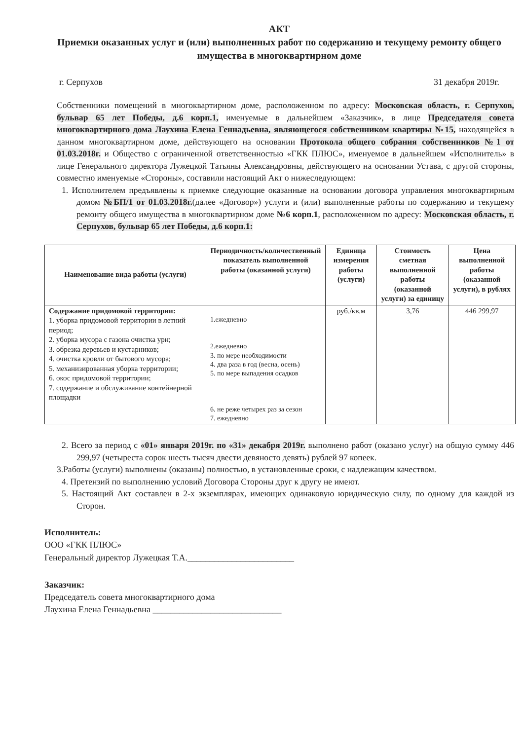АКТ
Приемки оказанных услуг и (или) выполненных работ по содержанию и текущему ремонту общего имущества в многоквартирном доме
г. Серпухов 31 декабря 2019г.
Собственники помещений в многоквартирном доме, расположенном по адресу: Московская область, г. Серпухов, бульвар 65 лет Победы, д.6 корп.1, именуемые в дальнейшем «Заказчик», в лице Председателя совета многоквартирного дома Лаухина Елена Геннадьевна, являющегося собственником квартиры №15, находящейся в данном многоквартирном доме, действующего на основании Протокола общего собрания собственников №1 от 01.03.2018г. и Общество с ограниченной ответственностью «ГКК ПЛЮС», именуемое в дальнейшем «Исполнитель» в лице Генерального директора Лужецкой Татьяны Александровны, действующего на основании Устава, с другой стороны, совместно именуемые «Стороны», составили настоящий Акт о нижеследующем:
1. Исполнителем предъявлены к приемке следующие оказанные на основании договора управления многоквартирным домом №БП/1 от 01.03.2018г.(далее «Договор») услуги и (или) выполненные работы по содержанию и текущему ремонту общего имущества в многоквартирном доме №6 корп.1, расположенном по адресу: Московская область, г. Серпухов, бульвар 65 лет Победы, д.6 корп.1:
| Наименование вида работы (услуги) | Периодичность/количественный показатель выполненной работы (оказанной услуги) | Единица измерения работы (услуги) | Стоимость сметная выполненной работы (оказанной услуги) за единицу | Цена выполненной работы (оказанной услуги), в рублях |
| --- | --- | --- | --- | --- |
| Содержание придомовой территории: 1. уборка придомовой территории в летний период; 2. уборка мусора с газона очистка урн; 3. обрезка деревьев и кустарников; 4. очистка кровли от бытового мусора; 5. механизированная уборка территории; 6. окос придомовой территории; 7. содержание и обслуживание контейнерной площадки | 1.ежедневно 2.ежедневно 3. по мере необходимости 4. два раза в год (весна, осень) 5. по мере выпадения осадков 6. не реже четырех раз за сезон 7. ежедневно | руб./кв.м | 3,76 | 446 299,97 |
2. Всего за период с «01» января 2019г. по «31» декабря 2019г. выполнено работ (оказано услуг) на общую сумму 446 299,97 (четыреста сорок шесть тысяч двести девяносто девять) рублей 97 копеек.
3.Работы (услуги) выполнены (оказаны) полностью, в установленные сроки, с надлежащим качеством.
4. Претензий по выполнению условий Договора Стороны друг к другу не имеют.
5. Настоящий Акт составлен в 2-х экземплярах, имеющих одинаковую юридическую силу, по одному для каждой из Сторон.
Исполнитель:
ООО «ГКК ПЛЮС»
Генеральный директор Лужецкая Т.А.________________________
Заказчик:
Председатель совета многоквартирного дома
Лаухина Елена Геннадьевна _____________________________